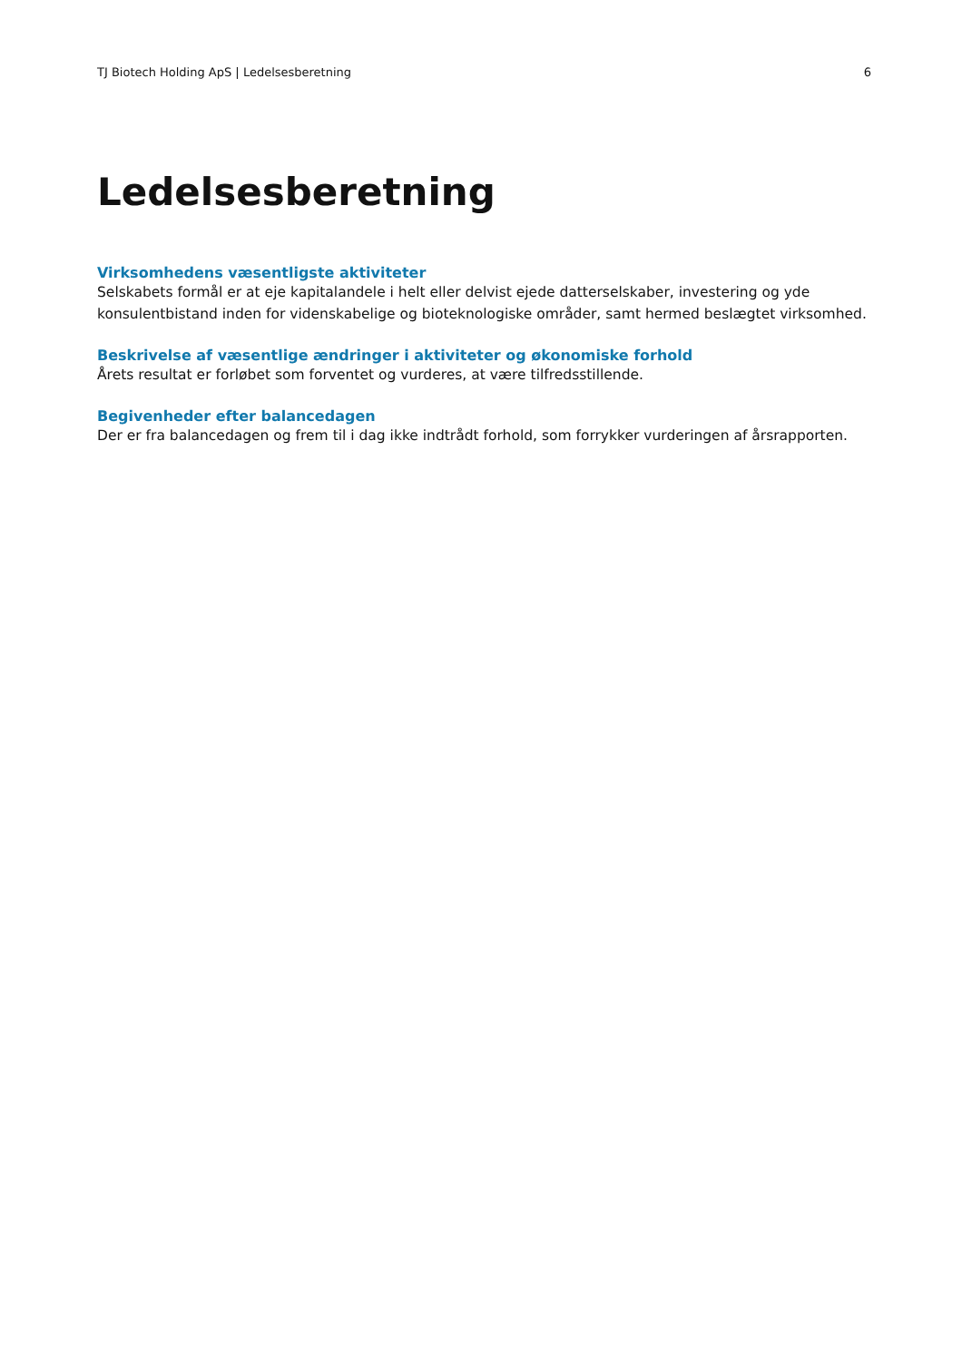TJ Biotech Holding ApS | Ledelsesberetning 6
Ledelsesberetning
Virksomhedens væsentligste aktiviteter
Selskabets formål er at eje kapitalandele i helt eller delvist ejede datterselskaber, investering og yde konsulentbistand inden for videnskabelige og bioteknologiske områder, samt hermed beslægtet virksomhed.
Beskrivelse af væsentlige ændringer i aktiviteter og økonomiske forhold
Årets resultat er forløbet som forventet og vurderes, at være tilfredsstillende.
Begivenheder efter balancedagen
Der er fra balancedagen og frem til i dag ikke indtrådt forhold, som forrykker vurderingen af årsrapporten.